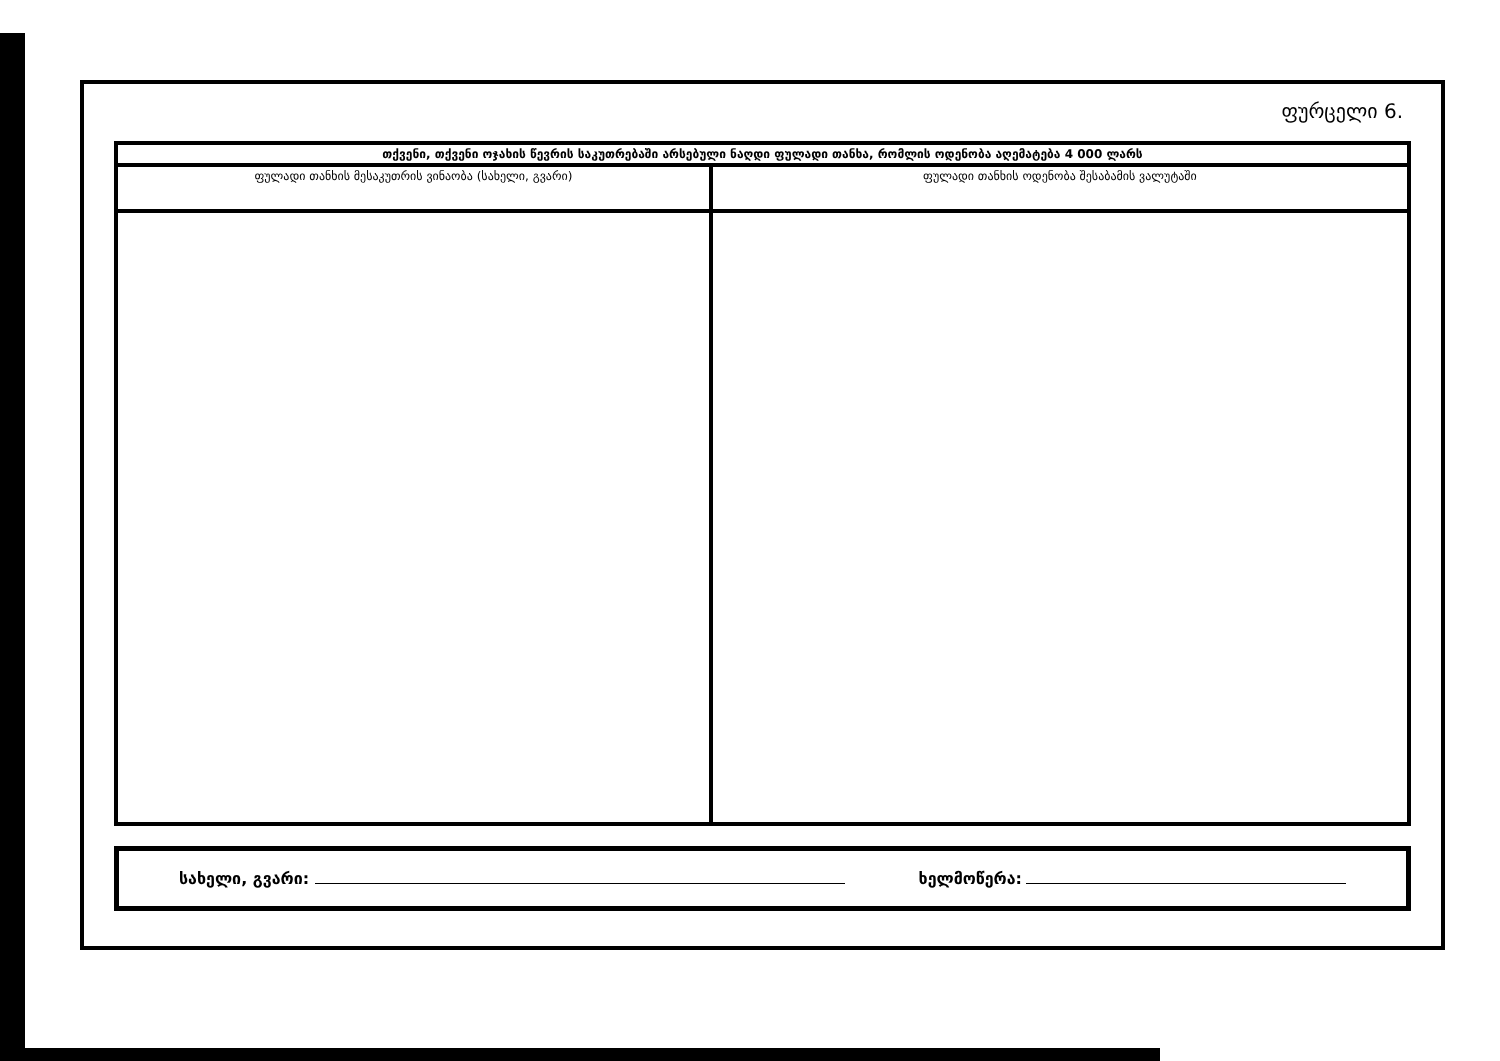ფურცელი 6.
| თქვენი, თქვენი ოჯახის წევრის საკუთრებაში არსებული ნაღდი ფულადი თანხა, რომლის ოდენობა აღემატება 4 000 ლარს | |
| --- | --- |
| ფულადი თანხის მესაკუთრის ვინაობა (სახელი, გვარი) | ფულადი თანხის ოდენობა შესაბამის ვალუტაში |
სახელი, გვარი: ხელმოწერა: